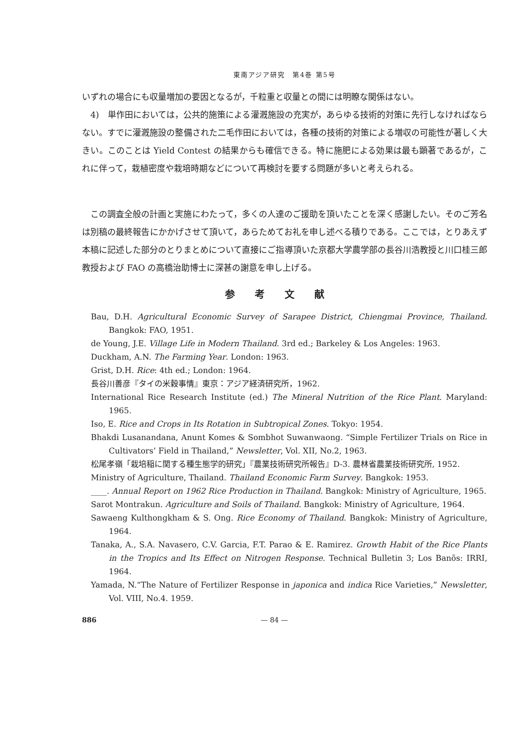東南アジア研究　第4巻 第5号
いずれの場合にも収量増加の要因となるが，千粒重と収量との間には明瞭な関係はない。
4)　単作田においては，公共的施策による灌漑施設の充実が，あらゆる技術的対策に先行しなければならない。すでに灌漑施設の整備された二毛作田においては，各種の技術的対策による増収の可能性が著しく大きい。このことは Yield Contest の結果からも確信できる。特に施肥による効果は最も顕著であるが，これに伴って，栽植密度や栽培時期などについて再検討を要する問題が多いと考えられる。
この調査全般の計画と実施にわたって，多くの人達のご援助を頂いたことを深く感謝したい。そのご芳名は別稿の最終報告にかかげさせて頂いて，あらためてお礼を申し述べる積りである。ここでは，とりあえず本稿に記述した部分のとりまとめについて直接にご指導頂いた京都大学農学部の長谷川浩教授と川口桂三郎教授および FAO の高橋治助博士に深甚の謝意を申し上げる。
参考文献
Bau, D.H. Agricultural Economic Survey of Sarapee District, Chiengmai Province, Thailand. Bangkok: FAO, 1951.
de Young, J.E. Village Life in Modern Thailand. 3rd ed.; Barkeley & Los Angeles: 1963.
Duckham, A.N. The Farming Year. London: 1963.
Grist, D.H. Rice: 4th ed.; London: 1964.
長谷川善彦『タイの米穀事情』東京：アジア経済研究所，1962.
International Rice Research Institute (ed.) The Mineral Nutrition of the Rice Plant. Maryland: 1965.
Iso, E. Rice and Crops in Its Rotation in Subtropical Zones. Tokyo: 1954.
Bhakdi Lusanandana, Anunt Komes & Sombhot Suwanwaong. “Simple Fertilizer Trials on Rice in Cultivators’ Field in Thailand,” Newsletter, Vol. XII, No.2, 1963.
松尾孝嶺「栽培稲に関する種生態学的研究」『農業技術研究所報告』D-3. 農林省農業技術研究所, 1952.
Ministry of Agriculture, Thailand. Thailand Economic Farm Survey. Bangkok: 1953.
____. Annual Report on 1962 Rice Production in Thailand. Bangkok: Ministry of Agriculture, 1965.
Sarot Montrakun. Agriculture and Soils of Thailand. Bangkok: Ministry of Agriculture, 1964.
Sawaeng Kulthongkham & S. Ong. Rice Economy of Thailand. Bangkok: Ministry of Agriculture, 1964.
Tanaka, A., S.A. Navasero, C.V. Garcia, F.T. Parao & E. Ramirez. Growth Habit of the Rice Plants in the Tropics and Its Effect on Nitrogen Response. Technical Bulletin 3; Los Banõs: IRRI, 1964.
Yamada, N.“The Nature of Fertilizer Response in japonica and indica Rice Varieties,” Newsletter, Vol. VIII, No.4. 1959.
886 — 84 —